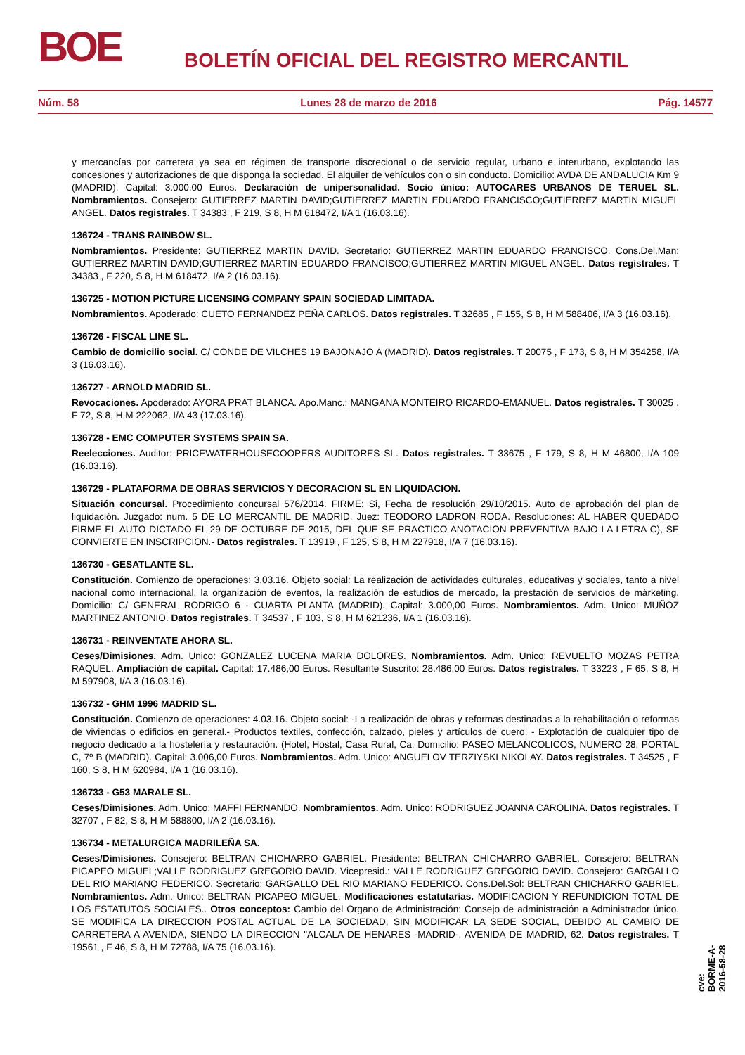BOE BOLETÍN OFICIAL DEL REGISTRO MERCANTIL
Núm. 58 Lunes 28 de marzo de 2016 Pág. 14577
y mercancías por carretera ya sea en régimen de transporte discrecional o de servicio regular, urbano e interurbano, explotando las concesiones y autorizaciones de que disponga la sociedad. El alquiler de vehículos con o sin conducto. Domicilio: AVDA DE ANDALUCIA Km 9 (MADRID). Capital: 3.000,00 Euros. Declaración de unipersonalidad. Socio único: AUTOCARES URBANOS DE TERUEL SL. Nombramientos. Consejero: GUTIERREZ MARTIN DAVID;GUTIERREZ MARTIN EDUARDO FRANCISCO;GUTIERREZ MARTIN MIGUEL ANGEL. Datos registrales. T 34383 , F 219, S 8, H M 618472, I/A 1 (16.03.16).
136724 - TRANS RAINBOW SL.
Nombramientos. Presidente: GUTIERREZ MARTIN DAVID. Secretario: GUTIERREZ MARTIN EDUARDO FRANCISCO. Cons.Del.Man: GUTIERREZ MARTIN DAVID;GUTIERREZ MARTIN EDUARDO FRANCISCO;GUTIERREZ MARTIN MIGUEL ANGEL. Datos registrales. T 34383 , F 220, S 8, H M 618472, I/A 2 (16.03.16).
136725 - MOTION PICTURE LICENSING COMPANY SPAIN SOCIEDAD LIMITADA.
Nombramientos. Apoderado: CUETO FERNANDEZ PEÑA CARLOS. Datos registrales. T 32685 , F 155, S 8, H M 588406, I/A 3 (16.03.16).
136726 - FISCAL LINE SL.
Cambio de domicilio social. C/ CONDE DE VILCHES 19 BAJONAJO A (MADRID). Datos registrales. T 20075 , F 173, S 8, H M 354258, I/A 3 (16.03.16).
136727 - ARNOLD MADRID SL.
Revocaciones. Apoderado: AYORA PRAT BLANCA. Apo.Manc.: MANGANA MONTEIRO RICARDO-EMANUEL. Datos registrales. T 30025 , F 72, S 8, H M 222062, I/A 43 (17.03.16).
136728 - EMC COMPUTER SYSTEMS SPAIN SA.
Reelecciones. Auditor: PRICEWATERHOUSECOOPERS AUDITORES SL. Datos registrales. T 33675 , F 179, S 8, H M 46800, I/A 109 (16.03.16).
136729 - PLATAFORMA DE OBRAS SERVICIOS Y DECORACION SL EN LIQUIDACION.
Situación concursal. Procedimiento concursal 576/2014. FIRME: Si, Fecha de resolución 29/10/2015. Auto de aprobación del plan de liquidación. Juzgado: num. 5 DE LO MERCANTIL DE MADRID. Juez: TEODORO LADRON RODA. Resoluciones: AL HABER QUEDADO FIRME EL AUTO DICTADO EL 29 DE OCTUBRE DE 2015, DEL QUE SE PRACTICO ANOTACION PREVENTIVA BAJO LA LETRA C), SE CONVIERTE EN INSCRIPCION.- Datos registrales. T 13919 , F 125, S 8, H M 227918, I/A 7 (16.03.16).
136730 - GESATLANTE SL.
Constitución. Comienzo de operaciones: 3.03.16. Objeto social: La realización de actividades culturales, educativas y sociales, tanto a nivel nacional como internacional, la organización de eventos, la realización de estudios de mercado, la prestación de servicios de márketing. Domicilio: C/ GENERAL RODRIGO 6 - CUARTA PLANTA (MADRID). Capital: 3.000,00 Euros. Nombramientos. Adm. Unico: MUÑOZ MARTINEZ ANTONIO. Datos registrales. T 34537 , F 103, S 8, H M 621236, I/A 1 (16.03.16).
136731 - REINVENTATE AHORA SL.
Ceses/Dimisiones. Adm. Unico: GONZALEZ LUCENA MARIA DOLORES. Nombramientos. Adm. Unico: REVUELTO MOZAS PETRA RAQUEL. Ampliación de capital. Capital: 17.486,00 Euros. Resultante Suscrito: 28.486,00 Euros. Datos registrales. T 33223 , F 65, S 8, H M 597908, I/A 3 (16.03.16).
136732 - GHM 1996 MADRID SL.
Constitución. Comienzo de operaciones: 4.03.16. Objeto social: -La realización de obras y reformas destinadas a la rehabilitación o reformas de viviendas o edificios en general.- Productos textiles, confección, calzado, pieles y artículos de cuero. - Explotación de cualquier tipo de negocio dedicado a la hostelería y restauración. (Hotel, Hostal, Casa Rural, Ca. Domicilio: PASEO MELANCOLICOS, NUMERO 28, PORTAL C, 7º B (MADRID). Capital: 3.006,00 Euros. Nombramientos. Adm. Unico: ANGUELOV TERZIYSKI NIKOLAY. Datos registrales. T 34525 , F 160, S 8, H M 620984, I/A 1 (16.03.16).
136733 - G53 MARALE SL.
Ceses/Dimisiones. Adm. Unico: MAFFI FERNANDO. Nombramientos. Adm. Unico: RODRIGUEZ JOANNA CAROLINA. Datos registrales. T 32707 , F 82, S 8, H M 588800, I/A 2 (16.03.16).
136734 - METALURGICA MADRILEÑA SA.
Ceses/Dimisiones. Consejero: BELTRAN CHICHARRO GABRIEL. Presidente: BELTRAN CHICHARRO GABRIEL. Consejero: BELTRAN PICAPEO MIGUEL;VALLE RODRIGUEZ GREGORIO DAVID. Vicepresid.: VALLE RODRIGUEZ GREGORIO DAVID. Consejero: GARGALLO DEL RIO MARIANO FEDERICO. Secretario: GARGALLO DEL RIO MARIANO FEDERICO. Cons.Del.Sol: BELTRAN CHICHARRO GABRIEL. Nombramientos. Adm. Unico: BELTRAN PICAPEO MIGUEL. Modificaciones estatutarias. MODIFICACION Y REFUNDICION TOTAL DE LOS ESTATUTOS SOCIALES.. Otros conceptos: Cambio del Organo de Administración: Consejo de administración a Administrador único. SE MODIFICA LA DIRECCION POSTAL ACTUAL DE LA SOCIEDAD, SIN MODIFICAR LA SEDE SOCIAL, DEBIDO AL CAMBIO DE CARRETERA A AVENIDA, SIENDO LA DIRECCION "ALCALA DE HENARES -MADRID-, AVENIDA DE MADRID, 62. Datos registrales. T 19561 , F 46, S 8, H M 72788, I/A 75 (16.03.16).
cve: BORME-A-2016-58-28